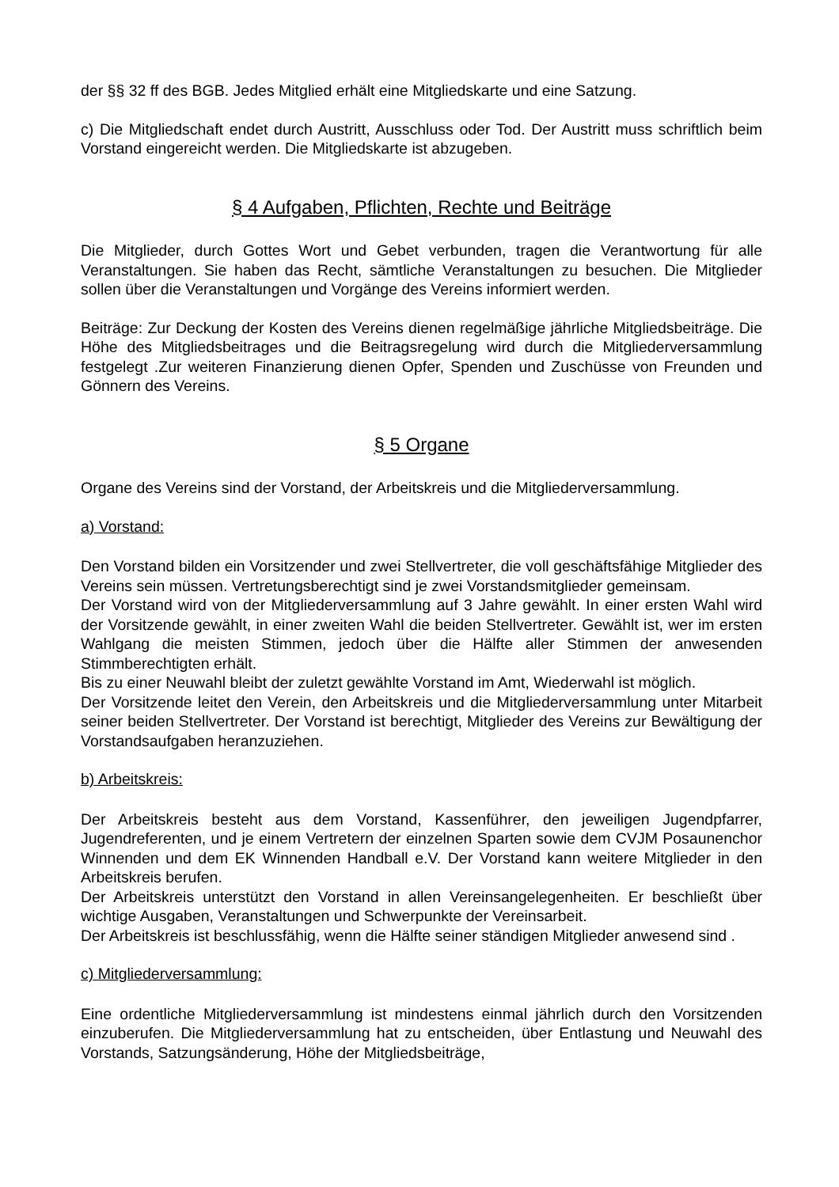der §§ 32 ff des BGB. Jedes Mitglied erhält eine Mitgliedskarte und eine Satzung.
c) Die Mitgliedschaft endet durch Austritt, Ausschluss oder Tod. Der Austritt muss schriftlich beim Vorstand eingereicht werden. Die Mitgliedskarte ist abzugeben.
§ 4 Aufgaben, Pflichten, Rechte und Beiträge
Die Mitglieder, durch Gottes Wort und Gebet verbunden, tragen die Verantwortung für alle Veranstaltungen. Sie haben das Recht, sämtliche Veranstaltungen zu besuchen. Die Mitglieder sollen über die Veranstaltungen und Vorgänge des Vereins informiert werden.
Beiträge: Zur Deckung der Kosten des Vereins dienen regelmäßige jährliche Mitgliedsbeiträge. Die Höhe des Mitgliedsbeitrages und die Beitragsregelung wird durch die Mitgliederversammlung festgelegt .Zur weiteren Finanzierung dienen Opfer, Spenden und Zuschüsse von Freunden und Gönnern des Vereins.
§ 5 Organe
Organe des Vereins sind der Vorstand, der Arbeitskreis und die Mitgliederversammlung.
a) Vorstand:
Den Vorstand bilden ein Vorsitzender und zwei Stellvertreter, die voll geschäftsfähige Mitglieder des Vereins sein müssen. Vertretungsberechtigt sind je zwei Vorstandsmitglieder gemeinsam.
Der Vorstand wird von der Mitgliederversammlung auf 3 Jahre gewählt. In einer ersten Wahl wird der Vorsitzende gewählt, in einer zweiten Wahl die beiden Stellvertreter. Gewählt ist, wer im ersten Wahlgang die meisten Stimmen, jedoch über die Hälfte aller Stimmen der anwesenden Stimmberechtigten erhält.
Bis zu einer Neuwahl bleibt der zuletzt gewählte Vorstand im Amt, Wiederwahl ist möglich.
Der Vorsitzende leitet den Verein, den Arbeitskreis und die Mitgliederversammlung unter Mitarbeit seiner beiden Stellvertreter. Der Vorstand ist berechtigt, Mitglieder des Vereins zur Bewältigung der Vorstandsaufgaben heranzuziehen.
b) Arbeitskreis:
Der Arbeitskreis besteht aus dem Vorstand, Kassenführer, den jeweiligen Jugendpfarrer, Jugendreferenten, und je einem Vertretern der einzelnen Sparten sowie dem CVJM Posaunenchor Winnenden und dem EK Winnenden Handball e.V. Der Vorstand kann weitere Mitglieder in den Arbeitskreis berufen.
Der Arbeitskreis unterstützt den Vorstand in allen Vereinsangelegenheiten. Er beschließt über wichtige Ausgaben, Veranstaltungen und Schwerpunkte der Vereinsarbeit.
Der Arbeitskreis ist beschlussfähig, wenn die Hälfte seiner ständigen Mitglieder anwesend sind .
c) Mitgliederversammlung:
Eine ordentliche Mitgliederversammlung ist mindestens einmal jährlich durch den Vorsitzenden einzuberufen. Die Mitgliederversammlung hat zu entscheiden, über Entlastung und Neuwahl des Vorstands, Satzungsänderung, Höhe der Mitgliedsbeiträge,